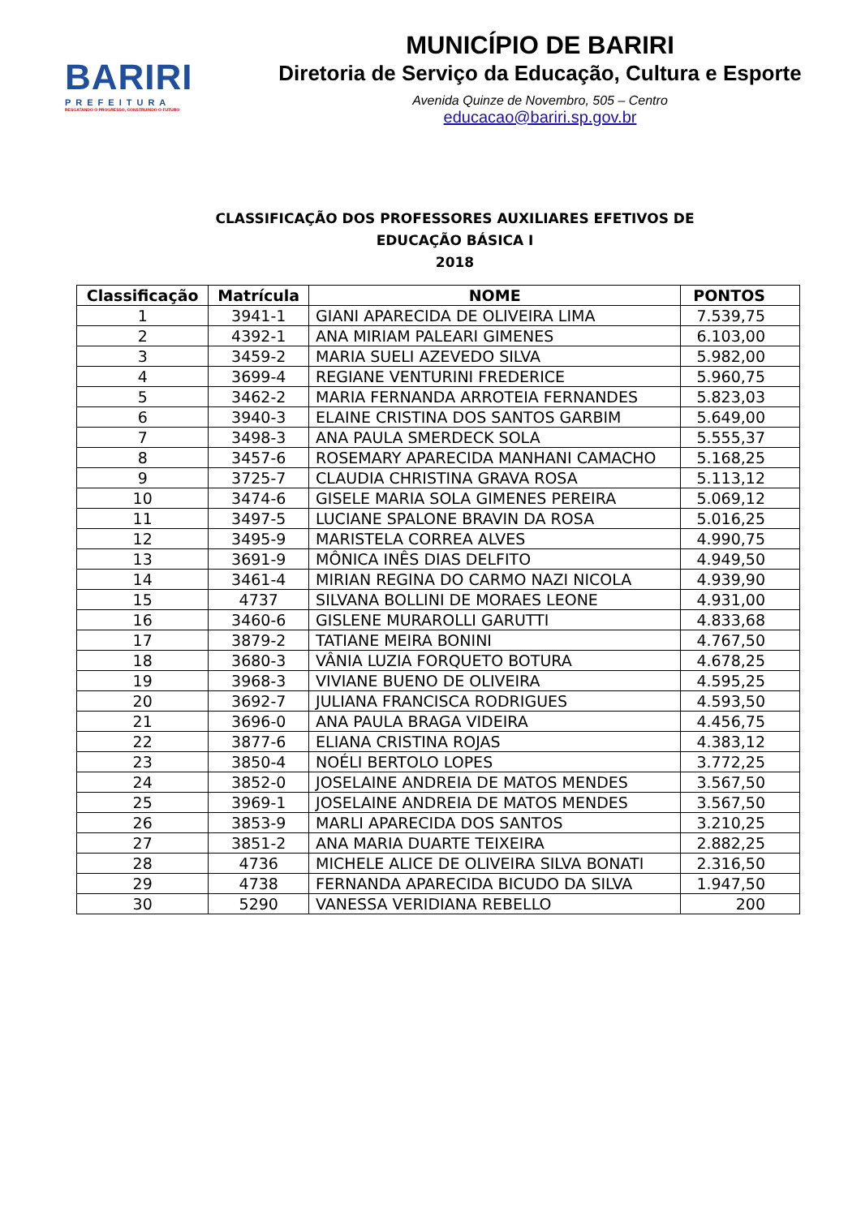BARIRI
PREFEITURA
RESGATANDO O PROGRESSO, CONSTRUINDO O FUTURO
MUNICÍPIO DE BARIRI
Diretoria de Serviço da Educação, Cultura e Esporte
Avenida Quinze de Novembro, 505 – Centro
educacao@bariri.sp.gov.br
CLASSIFICAÇÃO DOS PROFESSORES AUXILIARES EFETIVOS DE
EDUCAÇÃO BÁSICA I
2018
| Classificação | Matrícula | NOME | PONTOS |
| --- | --- | --- | --- |
| 1 | 3941-1 | GIANI APARECIDA DE OLIVEIRA LIMA | 7.539,75 |
| 2 | 4392-1 | ANA MIRIAM PALEARI GIMENES | 6.103,00 |
| 3 | 3459-2 | MARIA SUELI AZEVEDO SILVA | 5.982,00 |
| 4 | 3699-4 | REGIANE VENTURINI FREDERICE | 5.960,75 |
| 5 | 3462-2 | MARIA FERNANDA ARROTEIA FERNANDES | 5.823,03 |
| 6 | 3940-3 | ELAINE CRISTINA DOS SANTOS GARBIM | 5.649,00 |
| 7 | 3498-3 | ANA PAULA SMERDECK SOLA | 5.555,37 |
| 8 | 3457-6 | ROSEMARY APARECIDA MANHANI CAMACHO | 5.168,25 |
| 9 | 3725-7 | CLAUDIA CHRISTINA GRAVA ROSA | 5.113,12 |
| 10 | 3474-6 | GISELE MARIA SOLA GIMENES PEREIRA | 5.069,12 |
| 11 | 3497-5 | LUCIANE SPALONE BRAVIN DA ROSA | 5.016,25 |
| 12 | 3495-9 | MARISTELA CORREA ALVES | 4.990,75 |
| 13 | 3691-9 | MÔNICA INÊS DIAS DELFITO | 4.949,50 |
| 14 | 3461-4 | MIRIAN REGINA DO CARMO NAZI NICOLA | 4.939,90 |
| 15 | 4737 | SILVANA BOLLINI DE MORAES LEONE | 4.931,00 |
| 16 | 3460-6 | GISLENE MURAROLLI GARUTTI | 4.833,68 |
| 17 | 3879-2 | TATIANE MEIRA BONINI | 4.767,50 |
| 18 | 3680-3 | VÂNIA LUZIA FORQUETO BOTURA | 4.678,25 |
| 19 | 3968-3 | VIVIANE BUENO DE OLIVEIRA | 4.595,25 |
| 20 | 3692-7 | JULIANA FRANCISCA RODRIGUES | 4.593,50 |
| 21 | 3696-0 | ANA PAULA BRAGA VIDEIRA | 4.456,75 |
| 22 | 3877-6 | ELIANA CRISTINA ROJAS | 4.383,12 |
| 23 | 3850-4 | NOÉLI BERTOLO LOPES | 3.772,25 |
| 24 | 3852-0 | JOSELAINE ANDREIA DE MATOS MENDES | 3.567,50 |
| 25 | 3969-1 | JOSELAINE ANDREIA DE MATOS MENDES | 3.567,50 |
| 26 | 3853-9 | MARLI APARECIDA DOS SANTOS | 3.210,25 |
| 27 | 3851-2 | ANA MARIA DUARTE TEIXEIRA | 2.882,25 |
| 28 | 4736 | MICHELE ALICE DE OLIVEIRA SILVA BONATI | 2.316,50 |
| 29 | 4738 | FERNANDA APARECIDA BICUDO DA SILVA | 1.947,50 |
| 30 | 5290 | VANESSA VERIDIANA REBELLO | 200 |